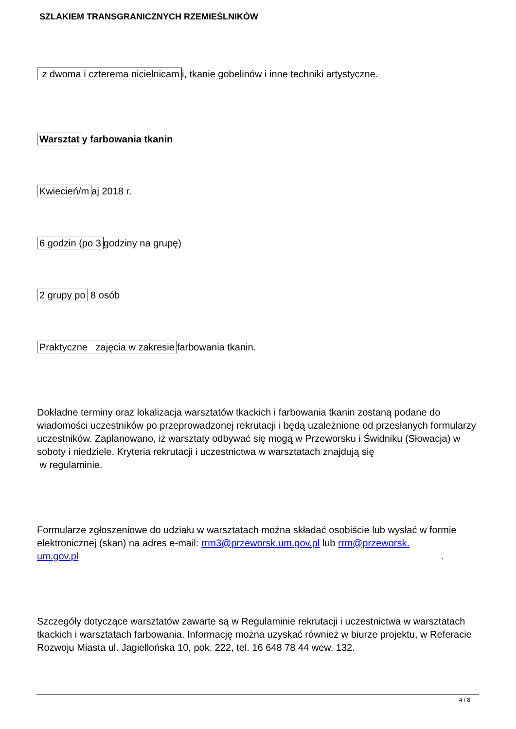SZLAKIEM TRANSGRANICZNYCH RZEMIEŚLNIKÓW
z dwoma i czterema nicielnicam i, tkanie gobelinów i inne techniki artystyczne.
Warsztat y farbowania tkanin
Kwiecień/m aj 2018 r.
6 godzin (po 3 godziny na grupę)
2 grupy po 8 osób
Praktyczne zajęcia w zakresie farbowania tkanin.
Dokładne terminy oraz lokalizacja warsztatów tkackich i farbowania tkanin zostaną podane do wiadomości uczestników po przeprowadzonej rekrutacji i będą uzależnione od przesłanych formularzy uczestników. Zaplanowano, iż warsztaty odbywać się mogą w Przeworsku i Świdniku (Słowacja) w soboty i niedziele. Kryteria rekrutacji i uczestnictwa w warsztatach znajdują się
w regulaminie.
Formularze zgłoszeniowe do udziału w warsztatach można składać osobiście lub wysłać w formie elektronicznej (skan) na adres e-mail: rrm3@przeworsk.um.gov.pl lub rrm@przeworsk.
um.gov.pl .
Szczegóły dotyczące warsztatów zawarte są w Regulaminie rekrutacji i uczestnictwa w warsztatach tkackich i warsztatach farbowania. Informację można uzyskać również w biurze projektu, w Referacie Rozwoju Miasta ul. Jagiellońska 10, pok. 222, tel. 16 648 78 44 wew. 132.
4 / 8